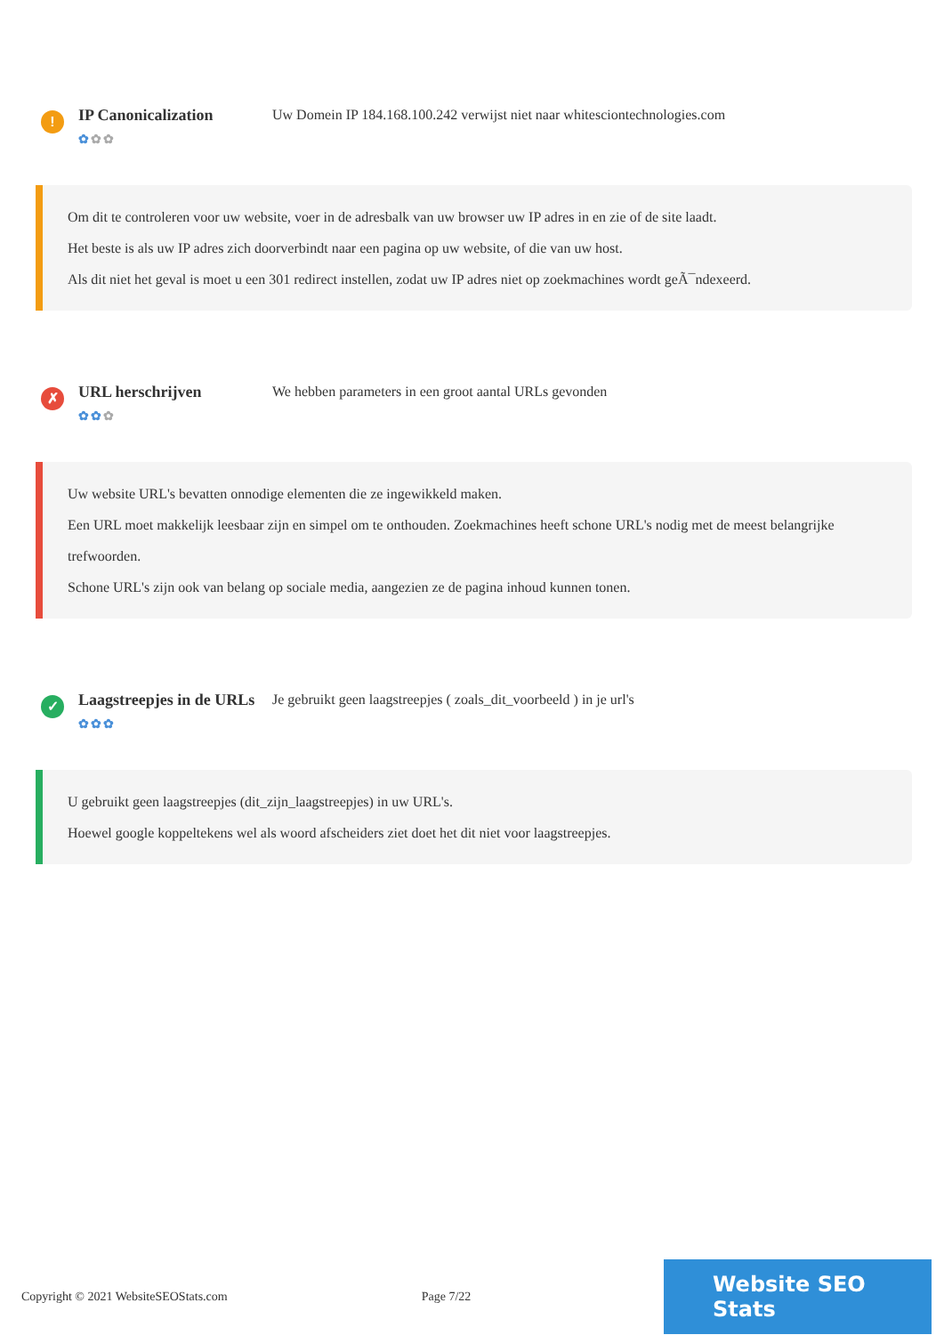!
IP Canonicalization
✿✿✿
Uw Domein IP 184.168.100.242 verwijst niet naar whitesciontechnologies.com
Om dit te controleren voor uw website, voer in de adresbalk van uw browser uw IP adres in en zie of de site laadt.
Het beste is als uw IP adres zich doorverbindt naar een pagina op uw website, of die van uw host.
Als dit niet het geval is moet u een 301 redirect instellen, zodat uw IP adres niet op zoekmachines wordt geÃ¯ndexeerd.
✗
URL herschrijven
✿✿✿
We hebben parameters in een groot aantal URLs gevonden
Uw website URL's bevatten onnodige elementen die ze ingewikkeld maken.
Een URL moet makkelijk leesbaar zijn en simpel om te onthouden. Zoekmachines heeft schone URL's nodig met de meest belangrijke trefwoorden.
Schone URL's zijn ook van belang op sociale media, aangezien ze de pagina inhoud kunnen tonen.
✓
Laagstreepjes in de URLs
✿✿✿
Je gebruikt geen laagstreepjes ( zoals_dit_voorbeeld ) in je url's
U gebruikt geen laagstreepjes (dit_zijn_laagstreepjes) in uw URL's.
Hoewel google koppeltekens wel als woord afscheiders ziet doet het dit niet voor laagstreepjes.
Copyright © 2021 WebsiteSEOStats.com Page 7/22
Website SEO Stats